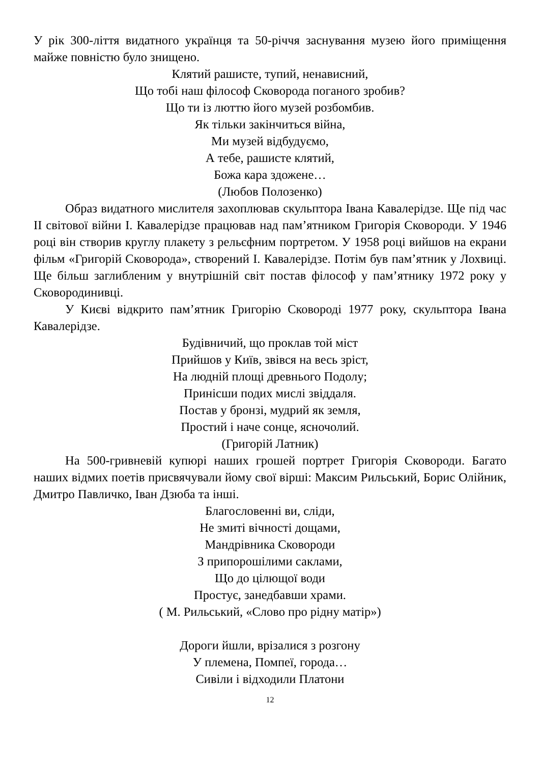У рік 300-ліття видатного українця та 50-річчя заснування музею його приміщення майже повністю було знищено.
Клятий рашисте, тупий, ненависний,
Що тобі наш філософ Сковорода поганого зробив?
Що ти із люттю його музей розбомбив.
Як тільки закінчиться війна,
Ми музей відбудуємо,
А тебе, рашисте клятий,
Божа кара здожене…
(Любов Полозенко)
Образ видатного мислителя захоплював скульптора Івана Кавалерідзе. Ще під час ІІ світової війни І. Кавалерідзе працював над пам’ятником Григорія Сковороди. У 1946 році він створив круглу плакету з рельєфним портретом. У 1958 році вийшов на екрани фільм «Григорій Сковорода», створений І. Кавалерідзе. Потім був пам’ятник у Лохвиці. Ще більш заглибленим у внутрішній світ постав філософ у пам’ятнику 1972 року у Сковородинивці.
У Києві відкрито пам’ятник Григорію Сковороді 1977 року, скульптора Івана Кавалерідзе.
Будівничий, що проклав той міст
Прийшов у Київ, звівся на весь зріст,
На людній площі древнього Подолу;
Принісши подих мислі звіддаля.
Постав у бронзі, мудрий як земля,
Простий і наче сонце, ясночолий.
(Григорій Латник)
На 500-гривневій купюрі наших грошей портрет Григорія Сковороди. Багато наших відмих поетів присвячували йому свої вірші: Максим Рильський, Борис Олійник, Дмитро Павличко, Іван Дзюба та інші.
Благословенні ви, сліди,
Не змиті вічності дощами,
Мандрівника Сковороди
З припорошілими саклами,
Що до цілющої води
Простує, занедбавши храми.
( М. Рильський, «Слово про рідну матір»)
Дороги йшли, врізалися з розгону
У племена, Помпеї, города…
Сивіли і відходили Платони
12